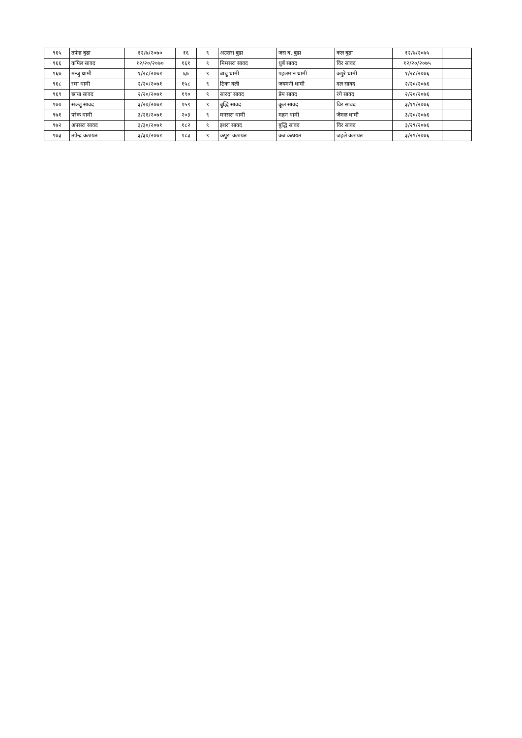| ९६५ | तपेन्द्र बुढा | १२/७/२०७० | १६ | ९ | अउसरा बुढा | जस ब. बुढा | कल बुढा | १२/७/२०७५ | |
| ९६६ | कपिल सावद | १२/२०/२०७० | १६१ | ९ | मिमसरा सावद | धुर्ब सावद | विर सावद | १२/२०/२०७५ | |
| ९६७ | मन्जु धामी | १/२८/२०७१ | ६७ | ९ | बाचु धामी | पहलमान धामी | कपुरे धामी | १/२८/२०७६ | |
| ९६८ | रमा धामी | २/२०/२०७१ | १५८ | ९ | टिका वली | जयमनी धामी | दल सावद | २/२०/२०७६ | |
| ९६९ | छाया सावद | २/२०/२०७१ | १९० | ९ | सारदा सावद | प्रेम सावद | रंगे सावद | २/२०/२०७६ | |
| ९७० | सञ्जु सावद | ३/२०/२०७१ | १५९ | ९ | बुद्धि सावद | कूल सावद | विर सावद | ३/१९/२०७६ | |
| ९७१ | परेक धामी | ३/२१/२०७१ | २०३ | ९ | मनसरा धामी | महन धामी | जैमल धामी | ३/२०/२०७६ | |
| ९७२ | अपसरा सावद | ३/३०/२०७१ | १८२ | ९ | इशरा सावद | बुद्धि सावद | विर सावद | ३/२९/२०७६ | |
| ९७३ | तपेन्द्र कठायत | ३/३०/२०७१ | १८३ | ९ | कपुरा कठायत | कन्न कठायत | जहले कठायत | ३/२९/२०७६ | |